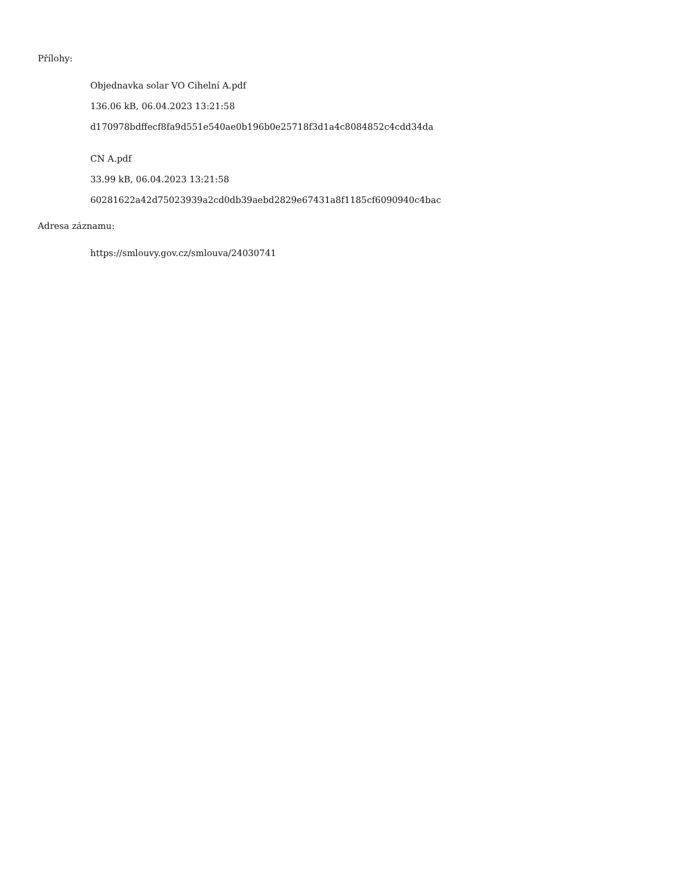Přílohy:
Objednavka solar VO Cihelní A.pdf
136.06 kB, 06.04.2023 13:21:58
d170978bdffecf8fa9d551e540ae0b196b0e25718f3d1a4c8084852c4cdd34da
CN A.pdf
33.99 kB, 06.04.2023 13:21:58
60281622a42d75023939a2cd0db39aebd2829e67431a8f1185cf6090940c4bac
Adresa záznamu:
https://smlouvy.gov.cz/smlouva/24030741